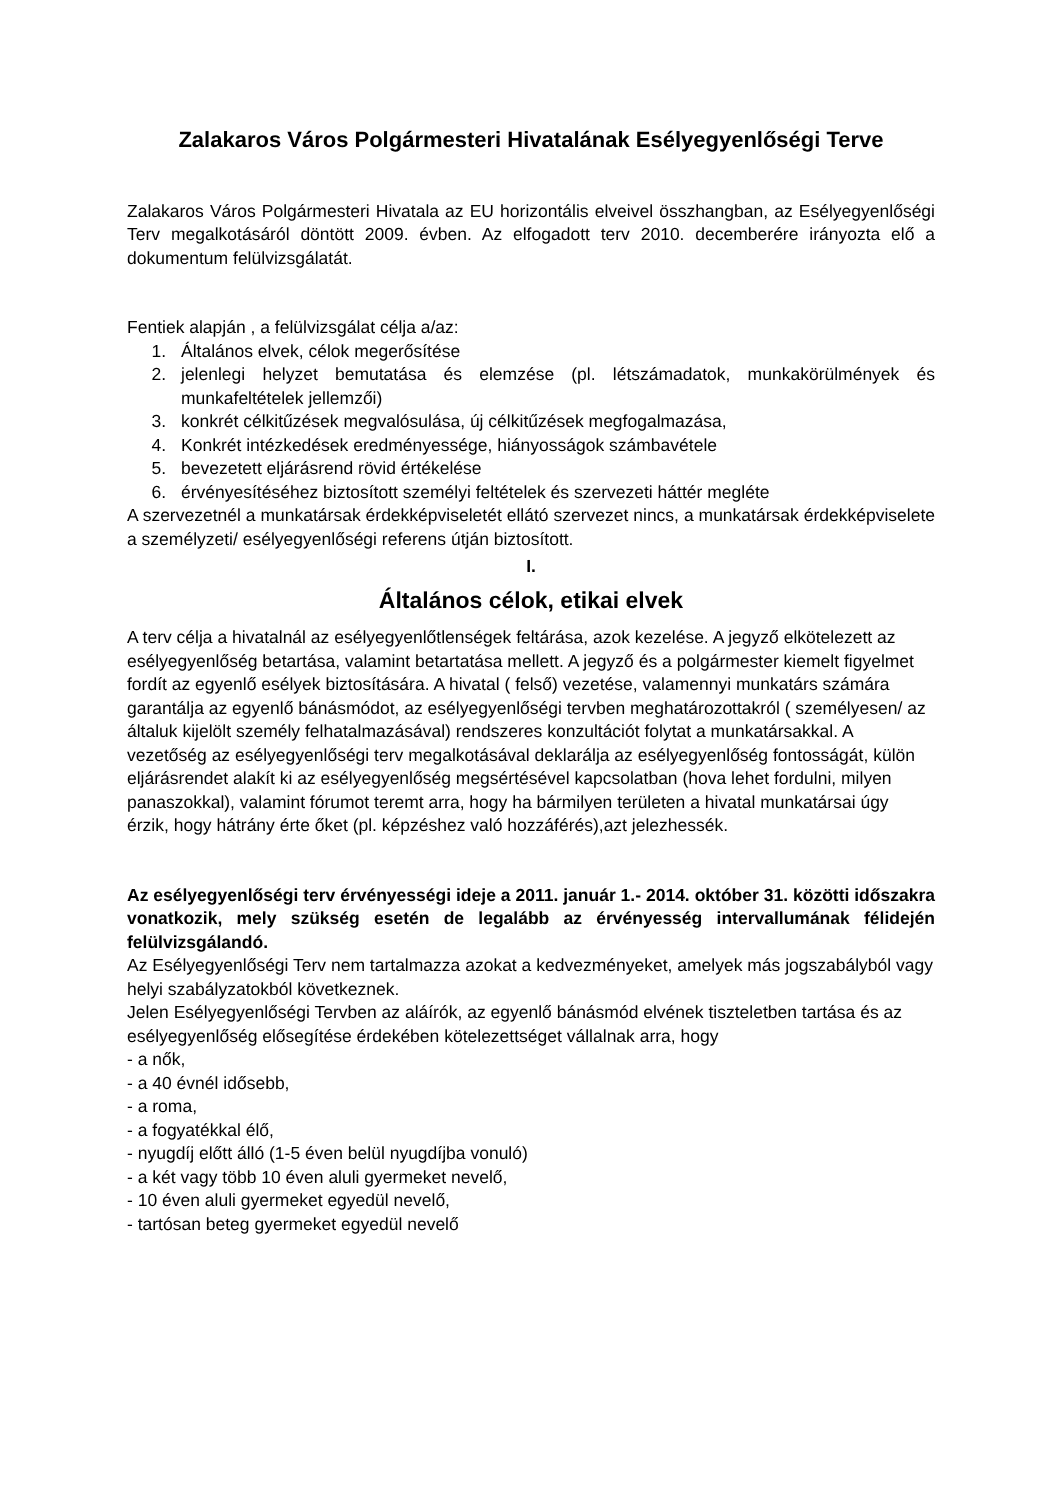Zalakaros Város Polgármesteri Hivatalának Esélyegyenlőségi Terve
Zalakaros Város Polgármesteri Hivatala az EU horizontális elveivel összhangban, az Esélyegyenlőségi Terv megalkotásáról döntött 2009. évben. Az elfogadott terv 2010. decemberére irányozta elő a dokumentum felülvizsgálatát.
Fentiek alapján , a felülvizsgálat célja a/az:
1. Általános elvek, célok megerősítése
2. jelenlegi helyzet bemutatása és elemzése (pl. létszámadatok, munkakörülmények és munkafeltételek jellemzői)
3. konkrét célkitűzések megvalósulása, új célkitűzések megfogalmazása,
4. Konkrét intézkedések eredményessége, hiányosságok számbavétele
5. bevezetett eljárásrend rövid értékelése
6. érvényesítéséhez biztosított személyi feltételek és szervezeti háttér megléte
A szervezetnél a munkatársak érdekképviseletét ellátó szervezet nincs, a munkatársak érdekképviselete a személyzeti/ esélyegyenlőségi referens útján biztosított.
I.
Általános célok, etikai elvek
A terv célja a hivatalnál az esélyegyenlőtlenségek feltárása, azok kezelése. A jegyző elkötelezett az esélyegyenlőség betartása, valamint betartatása mellett. A jegyző és a polgármester kiemelt figyelmet fordít az egyenlő esélyek biztosítására. A hivatal ( felső) vezetése, valamennyi munkatárs számára garantálja az egyenlő bánásmódot, az esélyegyenlőségi tervben meghatározottakról ( személyesen/ az általuk kijelölt személy felhatalmazásával) rendszeres konzultációt folytat a munkatársakkal. A vezetőség az esélyegyenlőségi terv megalkotásával deklarálja az esélyegyenlőség fontosságát, külön eljárásrendet alakít ki az esélyegyenlőség megsértésével kapcsolatban (hova lehet fordulni, milyen panaszokkal), valamint fórumot teremt arra, hogy ha bármilyen területen a hivatal munkatársai úgy érzik, hogy hátrány érte őket (pl. képzéshez való hozzáférés),azt jelezhessék.
Az esélyegyenlőségi terv érvényességi ideje a 2011. január 1.- 2014. október 31. közötti időszakra vonatkozik, mely szükség esetén de legalább az érvényesség intervallumának félidején felülvizsgálandó.
Az Esélyegyenlőségi Terv nem tartalmazza azokat a kedvezményeket, amelyek más jogszabályból vagy helyi szabályzatokból következnek.
Jelen Esélyegyenlőségi Tervben az aláírók, az egyenlő bánásmód elvének tiszteletben tartása és az esélyegyenlőség elősegítése érdekében kötelezettséget vállalnak arra, hogy
- a nők,
- a 40 évnél idősebb,
- a roma,
- a fogyatékkal élő,
- nyugdíj előtt álló (1-5 éven belül nyugdíjba vonuló)
- a két vagy több 10 éven aluli gyermeket nevelő,
- 10 éven aluli gyermeket egyedül nevelő,
- tartósan beteg gyermeket egyedül nevelő